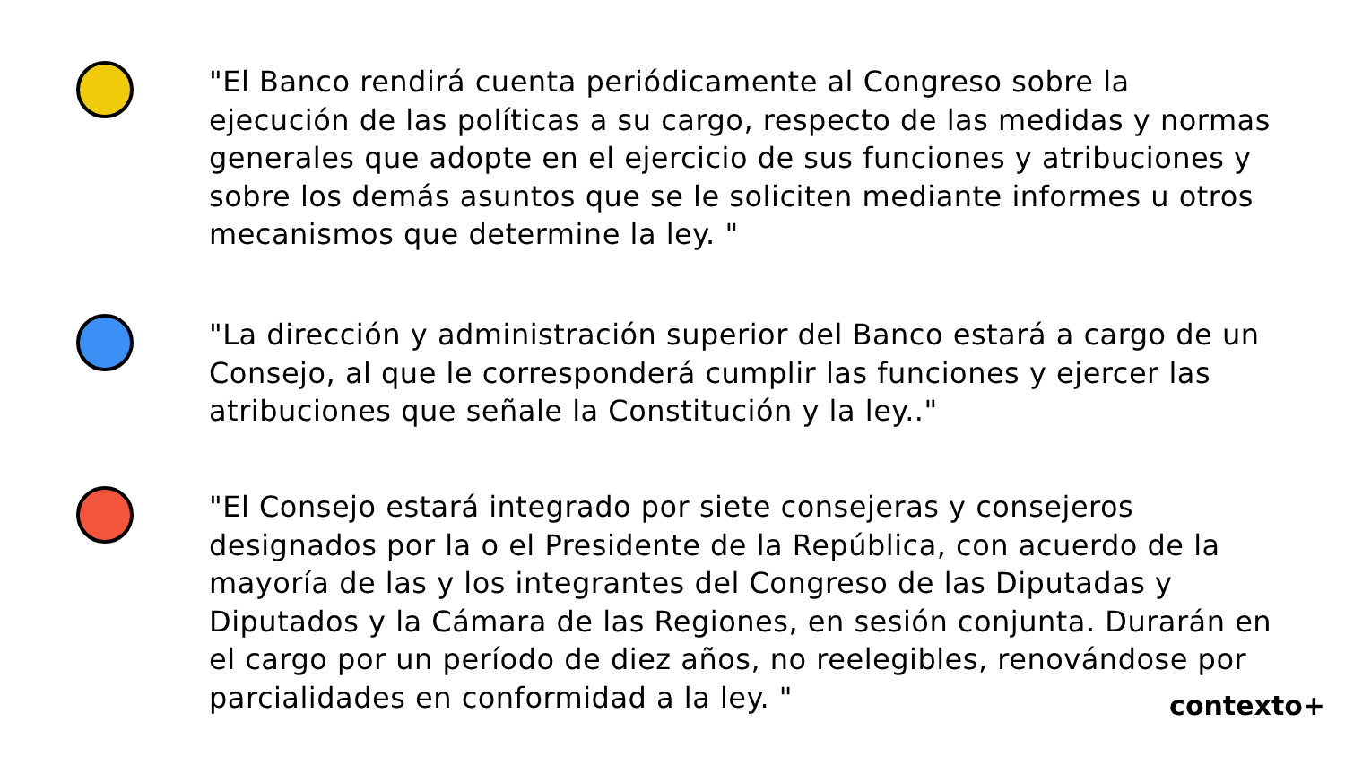"El Banco rendirá cuenta periódicamente al Congreso sobre la ejecución de las políticas a su cargo, respecto de las medidas y normas generales que adopte en el ejercicio de sus funciones y atribuciones y sobre los demás asuntos que se le soliciten mediante informes u otros mecanismos que determine la ley. "
"La dirección y administración superior del Banco estará a cargo de un Consejo, al que le corresponderá cumplir las funciones y ejercer las atribuciones que señale la Constitución y la ley.."
"El Consejo estará integrado por siete consejeras y consejeros designados por la o el Presidente de la República, con acuerdo de la mayoría de las y los integrantes del Congreso de las Diputadas y Diputados y la Cámara de las Regiones, en sesión conjunta. Durarán en el cargo por un período de diez años, no reelegibles, renovándose por parcialidades en conformidad a la ley. "
contexto+